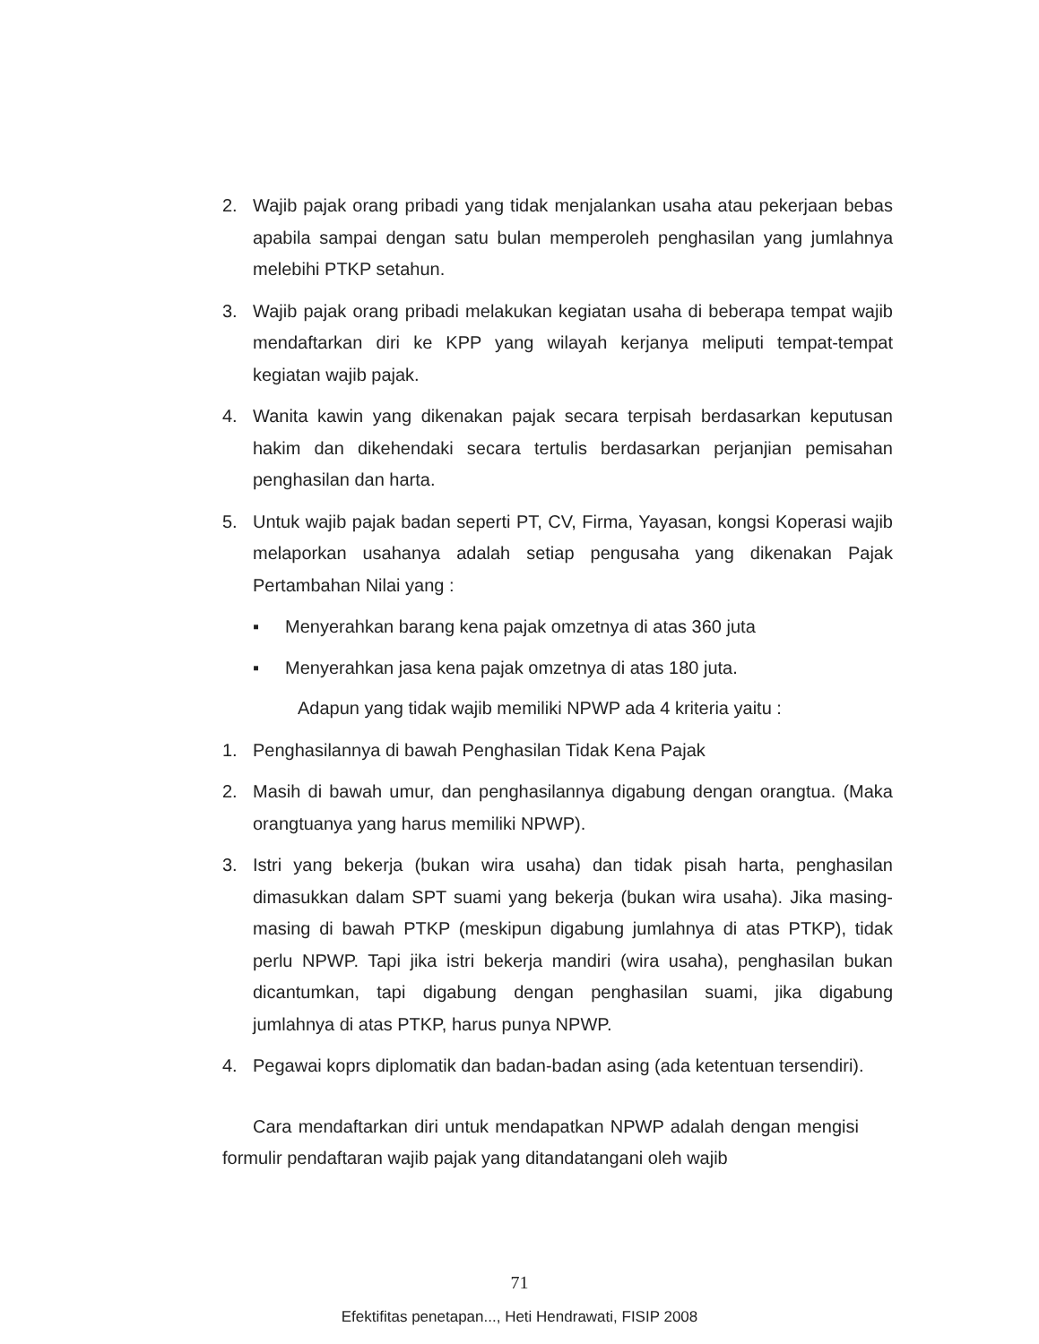2. Wajib pajak orang pribadi yang tidak menjalankan usaha atau pekerjaan bebas apabila sampai dengan satu bulan memperoleh penghasilan yang jumlahnya melebihi PTKP setahun.
3. Wajib pajak orang pribadi melakukan kegiatan usaha di beberapa tempat wajib mendaftarkan diri ke KPP yang wilayah kerjanya meliputi tempat-tempat kegiatan wajib pajak.
4. Wanita kawin yang dikenakan pajak secara terpisah berdasarkan keputusan hakim dan dikehendaki secara tertulis berdasarkan perjanjian pemisahan penghasilan dan harta.
5. Untuk wajib pajak badan seperti PT, CV, Firma, Yayasan, kongsi Koperasi wajib melaporkan usahanya adalah setiap pengusaha yang dikenakan Pajak Pertambahan Nilai yang :
▪ Menyerahkan barang kena pajak omzetnya di atas 360 juta
▪ Menyerahkan jasa kena pajak omzetnya di atas 180 juta.
Adapun yang tidak wajib memiliki NPWP ada 4 kriteria yaitu :
1. Penghasilannya di bawah Penghasilan Tidak Kena Pajak
2. Masih di bawah umur, dan penghasilannya digabung dengan orangtua. (Maka orangtuanya yang harus memiliki NPWP).
3. Istri yang bekerja (bukan wira usaha) dan tidak pisah harta, penghasilan dimasukkan dalam SPT suami yang bekerja (bukan wira usaha). Jika masing-masing di bawah PTKP (meskipun digabung jumlahnya di atas PTKP), tidak perlu NPWP. Tapi jika istri bekerja mandiri (wira usaha), penghasilan bukan dicantumkan, tapi digabung dengan penghasilan suami, jika digabung jumlahnya di atas PTKP, harus punya NPWP.
4. Pegawai koprs diplomatik dan badan-badan asing (ada ketentuan tersendiri).
Cara mendaftarkan diri untuk mendapatkan NPWP adalah dengan mengisi formulir pendaftaran wajib pajak yang ditandatangani oleh wajib
71
Efektifitas penetapan..., Heti Hendrawati, FISIP 2008